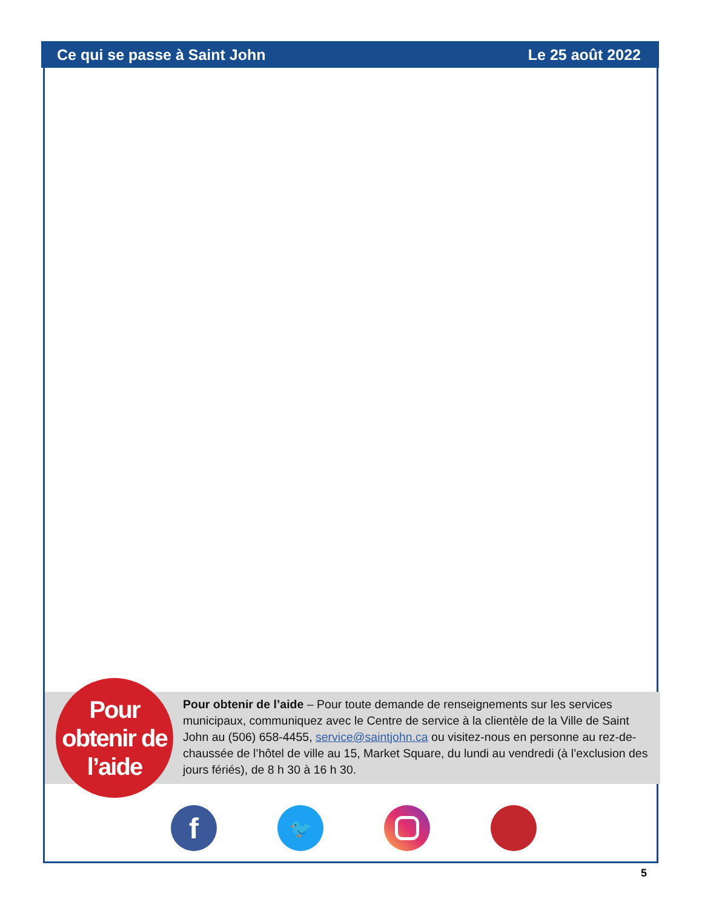Ce qui se passe à Saint John Le 25 août 2022
Pour
obtenir de
l’aide
Pour obtenir de l’aide – Pour toute demande de renseignements sur les services municipaux, communiquez avec le Centre de service à la clientèle de la Ville de Saint John au (506) 658-4455, service@saintjohn.ca ou visitez-nous en personne au rez-de-chaussée de l’hôtel de ville au 15, Market Square, du lundi au vendredi (à l’exclusion des jours fériés), de 8 h 30 à 16 h 30.
f
🐦
5